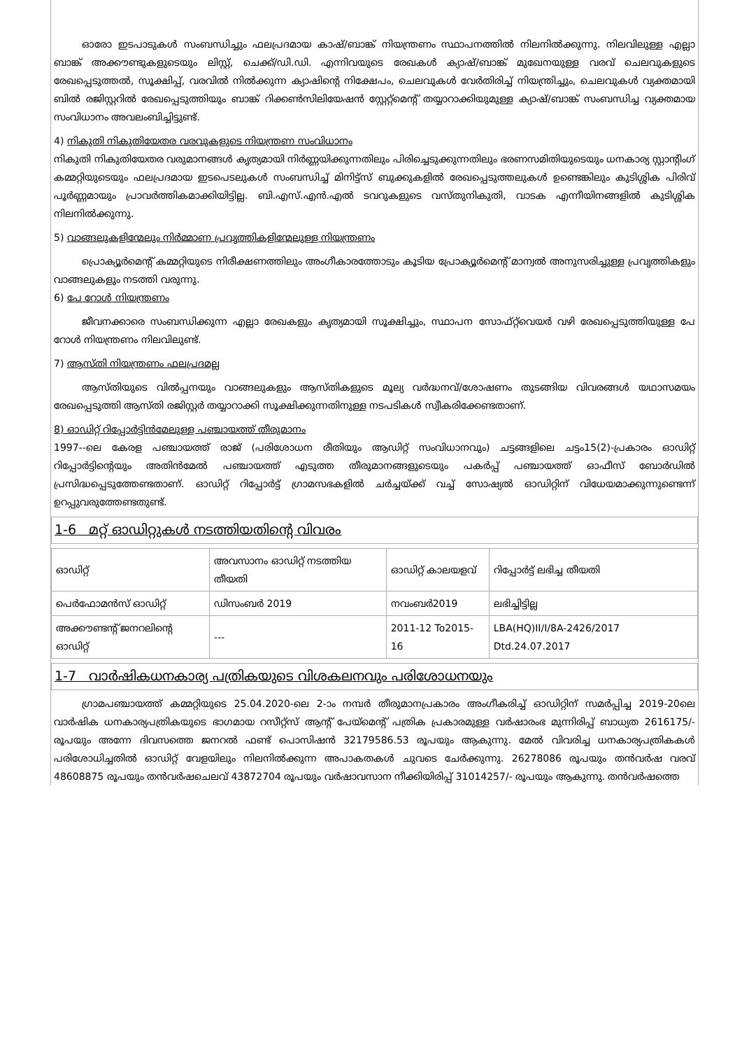ഓരോ ഇടപാടുകൾ സംബന്ധിച്ചും ഫലപ്രദമായ കാഷ്/ബാങ്ക് നിയന്ത്രണം സ്ഥാപനത്തിൽ നിലനിൽക്കുന്നു. നിലവിലുള്ള എല്ലാ ബാങ്ക് അക്കൗണ്ടുകളുടെയും ലിസ്റ്റ്, ചെക്ക്/ഡി.ഡി. എന്നിവയുടെ രേഖകൾ ക്യാഷ്/ബാങ്ക് മുഖേനയുള്ള വരവ് ചെലവുകളുടെ രേഖപ്പെടുത്തൽ, സൂക്ഷിപ്പ്, വരവിൽ നിൽക്കുന്ന ക്യാഷിന്റെ നിക്ഷേപം, ചെലവുകൾ വേർതിരിച്ച് നിയന്ത്രിച്ചും, ചെലവുകൾ വ്യക്തമായി ബിൽ രജിസ്റ്ററിൽ രേഖപ്പെടുത്തിയും ബാങ്ക് റിക്കൺസിലിയേഷൻ സ്റ്റേറ്റ്മെന്റ് തയ്യാറാക്കിയുമുള്ള ക്യാഷ്/ബാങ്ക് സംബന്ധിച്ച വ്യക്തമായ സംവിധാനം അവലംബിച്ചിട്ടുണ്ട്.
4) നികുതി നികുതിയേതര വരവുകളുടെ നിയന്ത്രണ സംവിധാനം
നികുതി നികുതിയേതര വരുമാനങ്ങൾ കൃത്യമായി നിർണ്ണയിക്കുന്നതിലും പിരിച്ചെടുക്കുന്നതിലും ഭരണസമിതിയുടെയും ധനകാര്യ സ്റ്റാന്റിംഗ് കമ്മറ്റിയുടെയും ഫലപ്രദമായ ഇടപെടലുകൾ സംബന്ധിച്ച് മിനിട്ട്സ് ബുക്കുകളിൽ രേഖപ്പെടുത്തലുകൾ ഉണ്ടെങ്കിലും കുടിശ്ശിക പിരിവ് പൂർണ്ണമായും പ്രാവർത്തികമാക്കിയിട്ടില്ല. ബി.എസ്.എൻ.എൽ ടവറുകളുടെ വസ്തുനികുതി, വാടക എന്നീയിനങ്ങളിൽ കുടിശ്ശിക നിലനിൽക്കുന്നു.
5) വാങ്ങലുകളിന്മേലും നിർമ്മാണ പ്രവൃത്തികളിന്മേലുള്ള നിയന്ത്രണം
പ്രൊക്യൂർമെന്റ് കമ്മറ്റിയുടെ നിരീക്ഷണത്തിലും അംഗീകാരത്തോടും കൂടിയ പ്രോക്യൂർമെന്റ് മാന്വൽ അനുസരിച്ചുള്ള പ്രവൃത്തികളും വാങ്ങലുകളും നടത്തി വരുന്നു.
6) പേ റോൾ നിയന്ത്രണം
ജീവനക്കാരെ സംബന്ധിക്കുന്ന എല്ലാ രേഖകളും കൃത്യമായി സൂക്ഷിച്ചും, സ്ഥാപന സോഫ്റ്റ്‌വെയർ വഴി രേഖപ്പെടുത്തിയുള്ള പേ റോൾ നിയന്ത്രണം നിലവിലുണ്ട്.
7) ആസ്തി നിയന്ത്രണം ഫലപ്രദമല്ല
ആസ്തിയുടെ വിൽപ്പനയും വാങ്ങലുകളും ആസ്തികളുടെ മൂല്യ വർദ്ധനവ്/ശോഷണം തുടങ്ങിയ വിവരങ്ങൾ യഥാസമയം രേഖപ്പെടുത്തി ആസ്തി രജിസ്റ്റർ തയ്യാറാക്കി സൂക്ഷിക്കുന്നതിനുള്ള നടപടികൾ സ്വീകരിക്കേണ്ടതാണ്.
8) ഓഡിറ്റ് റിപ്പോർട്ടിൻമേലുള്ള പഞ്ചായത്ത് തീരുമാനം
1997--ലെ കേരള പഞ്ചായത്ത് രാജ് (പരിശോധന രീതിയും ആഡിറ്റ് സംവിധാനവും) ചട്ടങ്ങളിലെ ചട്ടം15(2)-പ്രകാരം ഓഡിറ്റ് റിപ്പോർട്ടിന്റെയും അതിൻമേൽ പഞ്ചായത്ത് എടുത്ത തീരുമാനങ്ങളുടെയും പകർപ്പ് പഞ്ചായത്ത് ഓഫീസ് ബോർഡിൽ പ്രസിദ്ധപ്പെടുത്തേണ്ടതാണ്. ഓഡിറ്റ് റിപ്പോർട്ട് ഗ്രാമസഭകളിൽ ചർച്ചയ്ക്ക് വച്ച് സോഷ്യൽ ഓഡിറ്റിന് വിധേയമാക്കുന്നുണ്ടെന്ന് ഉറപ്പുവരുത്തേണ്ടതുണ്ട്.
1-6 മറ്റ് ഓഡിറ്റുകൾ നടത്തിയതിന്റെ വിവരം
| ഓഡിറ്റ് | അവസാനം ഓഡിറ്റ് നടത്തിയ തീയതി | ഓഡിറ്റ് കാലയളവ് | റിപ്പോർട്ട് ലഭിച്ച തീയതി |
| പെർഫോമൻസ് ഓഡിറ്റ് | ഡിസംബർ 2019 | നവംബർ2019 | ലഭിച്ചിട്ടില്ല |
| അക്കൗണ്ടന്റ് ജനറലിന്റെ ഓഡിറ്റ് | --- | 2011-12 To2015-16 | LBA(HQ)II/I/8A-2426/2017 Dtd.24.07.2017 |
1-7 വാർഷികധനകാര്യ പത്രികയുടെ വിശകലനവും പരിശോധനയും
ഗ്രാമപഞ്ചായത്ത് കമ്മറ്റിയുടെ 25.04.2020-ലെ 2-ാം നമ്പർ തീരുമാനപ്രകാരം അംഗീകരിച്ച് ഓഡിറ്റിന് സമർപ്പിച്ച 2019-20ലെ വാർഷിക ധനകാര്യപത്രികയുടെ ഭാഗമായ റസീറ്റ്സ് ആന്റ് പേയ്മെന്റ് പത്രിക പ്രകാരമുള്ള വർഷാരംഭ മുന്നിരിപ്പ് ബാധ്യത 2616175/- രൂപയും അന്നേ ദിവസത്തെ ജനറൽ ഫണ്ട് പൊസിഷൻ 32179586.53 രൂപയും ആകുന്നു. മേൽ വിവരിച്ച ധനകാര്യപത്രികകൾ പരിശോധിച്ചതിൽ ഓഡിറ്റ് വേളയിലും നിലനിൽക്കുന്ന അപാകതകൾ ചുവടെ ചേർക്കുന്നു. 26278086 രൂപയും തൻവർഷ വരവ് 48608875 രൂപയും തൻവർഷചെലവ് 43872704 രൂപയും വർഷാവസാന നീക്കിയിരിപ്പ് 31014257/- രൂപയും ആകുന്നു. തൻവർഷത്തെ